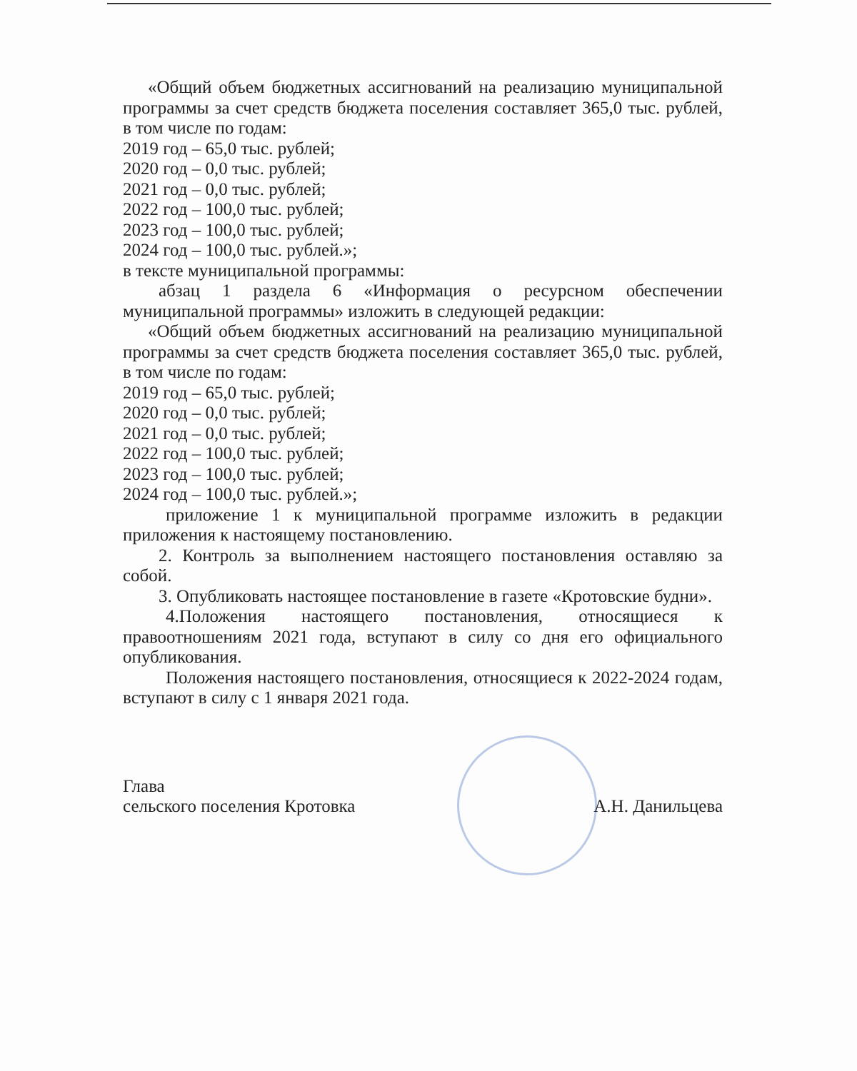«Общий объем бюджетных ассигнований на реализацию муниципальной программы за счет средств бюджета поселения составляет 365,0 тыс. рублей, в том числе по годам:
2019 год – 65,0 тыс. рублей;
2020 год – 0,0 тыс. рублей;
2021 год – 0,0 тыс. рублей;
2022 год – 100,0 тыс. рублей;
2023 год – 100,0 тыс. рублей;
2024 год – 100,0 тыс. рублей.»;
в тексте муниципальной программы:
абзац 1 раздела 6 «Информация о ресурсном обеспечении муниципальной программы» изложить в следующей редакции:
«Общий объем бюджетных ассигнований на реализацию муниципальной программы за счет средств бюджета поселения составляет 365,0 тыс. рублей, в том числе по годам:
2019 год – 65,0 тыс. рублей;
2020 год – 0,0 тыс. рублей;
2021 год – 0,0 тыс. рублей;
2022 год – 100,0 тыс. рублей;
2023 год – 100,0 тыс. рублей;
2024 год – 100,0 тыс. рублей.»;
приложение 1 к муниципальной программе изложить в редакции приложения к настоящему постановлению.
2. Контроль за выполнением настоящего постановления оставляю за собой.
3. Опубликовать настоящее постановление в газете «Кротовские будни».
4.Положения настоящего постановления, относящиеся к правоотношениям 2021 года, вступают в силу со дня его официального опубликования.
Положения настоящего постановления, относящиеся к 2022-2024 годам, вступают в силу с 1 января 2021 года.
Глава
сельского поселения Кротовка
А.Н. Данильцева